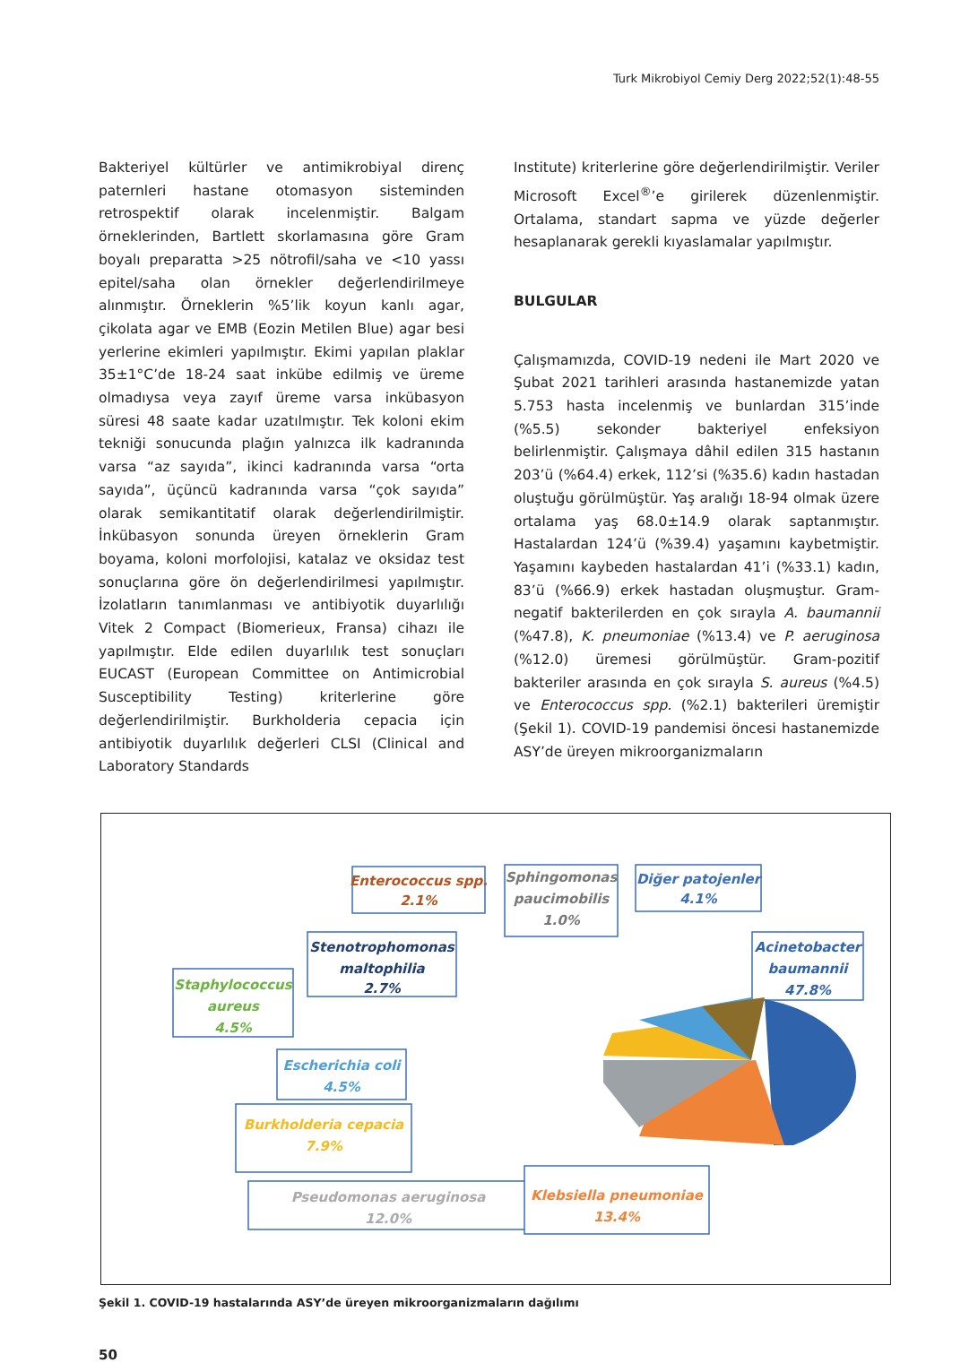Turk Mikrobiyol Cemiy Derg 2022;52(1):48-55
Bakteriyel kültürler ve antimikrobiyal direnç paternleri hastane otomasyon sisteminden retrospektif olarak incelenmiştir. Balgam örneklerinden, Bartlett skorlamasına göre Gram boyalı preparatta >25 nötrofil/saha ve <10 yassı epitel/saha olan örnekler değerlendirilmeye alınmıştır. Örneklerin %5’lik koyun kanlı agar, çikolata agar ve EMB (Eozin Metilen Blue) agar besi yerlerine ekimleri yapılmıştır. Ekimi yapılan plaklar 35±1°C’de 18-24 saat inkübe edilmiş ve üreme olmadıysa veya zayıf üreme varsa inkübasyon süresi 48 saate kadar uzatılmıştır. Tek koloni ekim tekniği sonucunda plağın yalnızca ilk kadranında varsa “az sayıda”, ikinci kadranında varsa “orta sayıda”, üçüncü kadranında varsa “çok sayıda” olarak semikantitatif olarak değerlendirilmiştir. İnkübasyon sonunda üreyen örneklerin Gram boyama, koloni morfolojisi, katalaz ve oksidaz test sonuçlarına göre ön değerlendirilmesi yapılmıştır. İzolatların tanımlanması ve antibiyotik duyarlılığı Vitek 2 Compact (Biomerieux, Fransa) cihazı ile yapılmıştır. Elde edilen duyarlılık test sonuçları EUCAST (European Committee on Antimicrobial Susceptibility Testing) kriterlerine göre değerlendirilmiştir. Burkholderia cepacia için antibiyotik duyarlılık değerleri CLSI (Clinical and Laboratory Standards
Institute) kriterlerine göre değerlendirilmiştir. Veriler Microsoft Excel<sup>®</sup>’e girilerek düzenlenmiştir. Ortalama, standart sapma ve yüzde değerler hesaplanarak gerekli kıyaslamalar yapılmıştır.
BULGULAR
Çalışmamızda, COVID-19 nedeni ile Mart 2020 ve Şubat 2021 tarihleri arasında hastanemizde yatan 5.753 hasta incelenmiş ve bunlardan 315’inde (%5.5) sekonder bakteriyel enfeksiyon belirlenmiştir. Çalışmaya dâhil edilen 315 hastanın 203’ü (%64.4) erkek, 112’si (%35.6) kadın hastadan oluştuğu görülmüştür. Yaş aralığı 18-94 olmak üzere ortalama yaş 68.0±14.9 olarak saptanmıştır. Hastalardan 124’ü (%39.4) yaşamını kaybetmiştir. Yaşamını kaybeden hastalardan 41’i (%33.1) kadın, 83’ü (%66.9) erkek hastadan oluşmuştur. Gram-negatif bakterilerden en çok sırayla A. baumannii (%47.8), K. pneumoniae (%13.4) ve P. aeruginosa (%12.0) üremesi görülmüştür. Gram-pozitif bakteriler arasında en çok sırayla S. aureus (%4.5) ve Enterococcus spp. (%2.1) bakterileri üremiştir (Şekil 1). COVID-19 pandemisi öncesi hastanemizde ASY’de üreyen mikroorganizmaların
Enterococcus spp.
2.1%
Sphingomonas
paucimobilis
1.0%
Diğer patojenler
4.1%
Stenotrophomonas
maltophilia
2.7%
Acinetobacter
baumannii
47.8%
Staphylococcus
aureus
4.5%
Escherichia coli
4.5%
Burkholderia cepacia
7.9%
Pseudomonas aeruginosa
12.0%
Klebsiella pneumoniae
13.4%
Şekil 1. COVID-19 hastalarında ASY’de üreyen mikroorganizmaların dağılımı
50